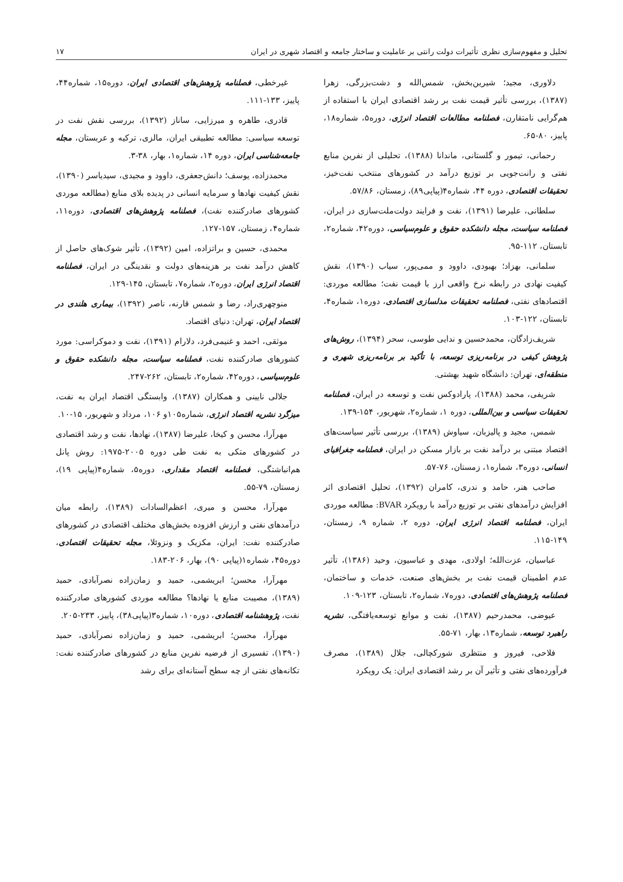تحلیل و مفهوم‌سازی نظری تأثیرات دولت رانتی بر عاملیت و ساختار جامعه و اقتصاد شهری در ایران ۱۷
دلاوری، مجید؛ شیرین‌بخش، شمس‌الله و دشت‌بزرگی، زهرا (۱۳۸۷)، بررسی تأثیر قیمت نفت بر رشد اقتصادی ایران با استفاده از هم‌گرایی نامتقارن، فصلنامه مطالعات اقتصاد انرژی، دوره۵، شماره۱۸، پاییز، ۸۰-۶۵.
رحمانی، تیمور و گلستانی، ماندانا (۱۳۸۸)، تحلیلی از نفرین منابع نفتی و رانت‌جویی بر توزیع درآمد در کشورهای منتخب نفت‌خیز، تحقیقات اقتصادی، دوره ۴۴، شماره۴(پیاپی۸۹)، زمستان، ۵۷/۸۶.
سلطانی، علیرضا (۱۳۹۱)، نفت و فرایند دولت‌ملت‌سازی در ایران، فصلنامه سیاست، مجله دانشکده حقوق و علوم‌سیاسی، دوره۴۲، شماره۲، تابستان، ۱۱۲-۹۵.
سلمانی، بهزاد؛ بهبودی، داوود و ممی‌پور، سیاب (۱۳۹۰)، نقش کیفیت نهادی در رابطه نرخ واقعی ارز با قیمت نفت؛ مطالعه موردی: اقتصادهای نفتی، فصلنامه تحقیقات مدلسازی اقتصادی، دوره۱، شماره۴، تابستان، ۱۲۲-۱۰۳.
شریف‌زادگان، محمدحسین و ندایی طوسی، سحر (۱۳۹۴)، روش‌های پژوهش کیفی در برنامه‌ریزی توسعه، با تأکید بر برنامه‌ریزی شهری و منطقه‌ای، تهران: دانشگاه شهید بهشتی.
شریفی، محمد (۱۳۸۸)، پارادوکس نفت و توسعه در ایران، فصلنامه تحقیقات سیاسی و بین‌المللی، دوره ۱، شماره۲، شهریور، ۱۵۴-۱۳۹.
شمس، مجید و پالیزبان، سیاوش (۱۳۸۹)، بررسی تأثیر سیاست‌های اقتصاد مبتنی بر درآمد نفت بر بازار مسکن در ایران، فصلنامه جغرافیای انسانی، دوره۳، شماره۱، زمستان، ۷۶-۵۷.
صاحب هنر، حامد و ندری، کامران (۱۳۹۲)، تحلیل اقتصادی اثر افزایش درآمدهای نفتی بر توزیع درآمد با رویکرد BVAR: مطالعه موردی ایران، فصلنامه اقتصاد انرژی ایران، دوره ۲، شماره ۹، زمستان، ۱۴۹-۱۱۵.
عباسیان، عزت‌الله؛ اولادی، مهدی و عباسیون، وحید (۱۳۸۶)، تأثیر عدم اطمینان قیمت نفت بر بخش‌های صنعت، خدمات و ساختمان، فصلنامه پژوهش‌های اقتصادی، دوره۷، شماره۲، تابستان، ۱۲۳-۱۰۹.
عیوضی، محمدرحیم (۱۳۸۷)، نفت و موانع توسعه‌یافتگی، نشریه راهبرد توسعه، شماره۱۳، بهار، ۷۱-۵۵.
فلاحی، فیروز و منتظری شورکچالی، جلال (۱۳۸۹)، مصرف فرآورده‌های نفتی و تأثیر آن بر رشد اقتصادی ایران: یک رویکرد
غیرخطی، فصلنامه پژوهش‌های اقتصادی ایران، دوره۱۵، شماره۴۴، پاییز، ۱۳۳-۱۱۱.
قادری، طاهره و میرزایی، ساناز (۱۳۹۲)، بررسی نقش نفت در توسعه سیاسی: مطالعه تطبیقی ایران، مالزی، ترکیه و عربستان، مجله جامعه‌شناسی ایران، دوره ۱۴، شماره۱، بهار، ۳۸-۳.
محمدزاده، یوسف؛ دانش‌جعفری، داوود و مجیدی، سیدیاسر (۱۳۹۰)، نقش کیفیت نهادها و سرمایه انسانی در پدیده بلای منابع (مطالعه موردی کشورهای صادرکننده نفت)، فصلنامه پژوهش‌های اقتصادی، دوره۱۱، شماره۴، زمستان، ۱۵۷-۱۲۷.
محمدی، حسین و براتزاده، امین (۱۳۹۲)، تأثیر شوک‌های حاصل از کاهش درآمد نفت بر هزینه‌های دولت و نقدینگی در ایران، فصلنامه اقتصاد انرژی ایران، دوره۲، شماره۷، تابستان، ۱۴۵-۱۲۹.
منوچهری‌راد، رضا و شمس قارنه، ناصر (۱۳۹۲)، بیماری هلندی در اقتصاد ایران، تهران: دنیای اقتصاد.
موثقی، احمد و غنیمی‌فرد، دلارام (۱۳۹۱)، نفت و دموکراسی: مورد کشورهای صادرکننده نفت، فصلنامه سیاست، مجله دانشکده حقوق و علوم‌سیاسی، دوره۴۲، شماره۲، تابستان، ۲۶۲-۲۴۷.
جلالی نایینی و همکاران (۱۳۸۷)، وابستگی اقتصاد ایران به نفت، میزگرد نشریه اقتصاد انرژی، شماره۱۰۵و ۱۰۶، مرداد و شهریور، ۱۵-۱۰.
مهرآرا، محسن و کیخا، علیرضا (۱۳۸۷)، نهادها، نفت و رشد اقتصادی در کشورهای متکی به نفت طی دوره ۲۰۰۵-۱۹۷۵: روش پانل هم‌انباشتگی، فصلنامه اقتصاد مقداری، دوره۵، شماره۴(پیاپی ۱۹)، زمستان، ۷۹-۵۵.
مهرآرا، محسن و میری، اعظم‌السادات (۱۳۸۹)، رابطه میان درآمدهای نفتی و ارزش افزوده بخش‌های مختلف اقتصادی در کشورهای صادرکننده نفت: ایران، مکزیک و ونزوئلا، مجله تحقیقات اقتصادی، دوره۴۵، شماره۱(پیاپی ۹۰)، بهار، ۲۰۶-۱۸۳.
مهرآرا، محسن؛ ابریشمی، حمید و زمان‌زاده نصرآبادی، حمید (۱۳۸۹)، مصیبت منابع یا نهادها؟ مطالعه موردی کشورهای صادرکننده نفت، پژوهشنامه اقتصادی، دوره۱۰، شماره۳(پیاپی۳۸)، پاییز، ۲۳۳-۲۰۵.
مهرآرا، محسن؛ ابریشمی، حمید و زمان‌زاده نصرآبادی، حمید (۱۳۹۰)، تفسیری از فرضیه نفرین منابع در کشورهای صادرکننده نفت: تکانه‌های نفتی از چه سطح آستانه‌ای برای رشد